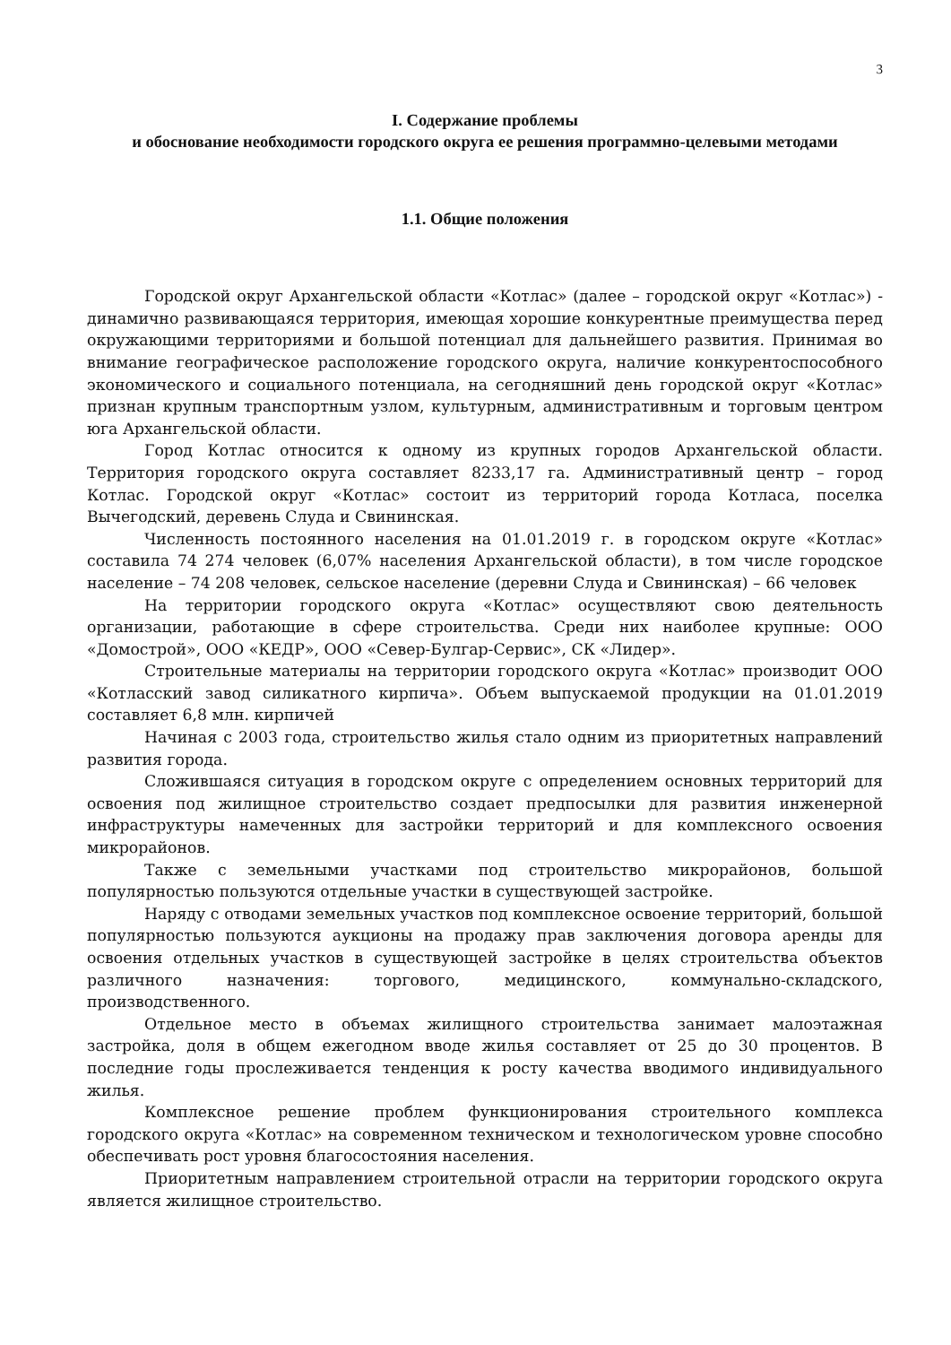3
I. Содержание проблемы
и обоснование необходимости городского округа ее решения программно-целевыми методами
1.1. Общие положения
Городской округ Архангельской области «Котлас» (далее – городской округ «Котлас») - динамично развивающаяся территория, имеющая хорошие конкурентные преимущества перед окружающими территориями и большой потенциал для дальнейшего развития. Принимая во внимание географическое расположение городского округа, наличие конкурентоспособного экономического и социального потенциала, на сегодняшний день городской округ «Котлас» признан крупным транспортным узлом, культурным, административным и торговым центром юга Архангельской области.
Город Котлас относится к одному из крупных городов Архангельской области. Территория городского округа составляет 8233,17 га. Административный центр – город Котлас. Городской округ «Котлас» состоит из территорий города Котласа, поселка Вычегодский, деревень Слуда и Свининская.
Численность постоянного населения на 01.01.2019 г. в городском округе «Котлас» составила 74 274 человек (6,07% населения Архангельской области), в том числе городское население – 74 208 человек, сельское население (деревни Слуда и Свининская) – 66 человек
На территории городского округа «Котлас» осуществляют свою деятельность организации, работающие в сфере строительства. Среди них наиболее крупные: ООО «Домострой», ООО «КЕДР», ООО «Север-Булгар-Сервис», СК «Лидер».
Строительные материалы на территории городского округа «Котлас» производит ООО «Котласский завод силикатного кирпича». Объем выпускаемой продукции на 01.01.2019 составляет 6,8 млн. кирпичей
Начиная с 2003 года, строительство жилья стало одним из приоритетных направлений развития города.
Сложившаяся ситуация в городском округе с определением основных территорий для освоения под жилищное строительство создает предпосылки для развития инженерной инфраструктуры намеченных для застройки территорий и для комплексного освоения микрорайонов.
Также с земельными участками под строительство микрорайонов, большой популярностью пользуются отдельные участки в существующей застройке.
Наряду с отводами земельных участков под комплексное освоение территорий, большой популярностью пользуются аукционы на продажу прав заключения договора аренды для освоения отдельных участков в существующей застройке в целях строительства объектов различного назначения: торгового, медицинского, коммунально-складского, производственного.
Отдельное место в объемах жилищного строительства занимает малоэтажная застройка, доля в общем ежегодном вводе жилья составляет от 25 до 30 процентов. В последние годы прослеживается тенденция к росту качества вводимого индивидуального жилья.
Комплексное решение проблем функционирования строительного комплекса городского округа «Котлас» на современном техническом и технологическом уровне способно обеспечивать рост уровня благосостояния населения.
Приоритетным направлением строительной отрасли на территории городского округа является жилищное строительство.